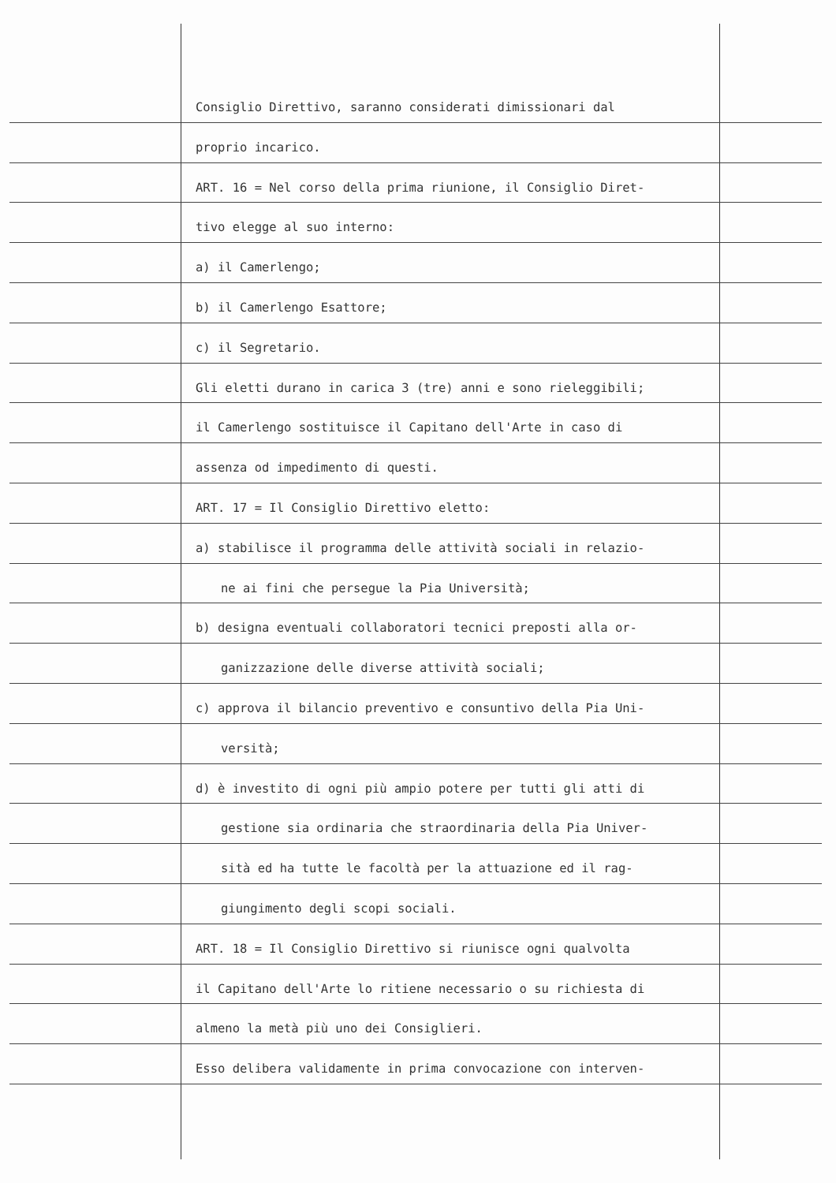Consiglio Direttivo, saranno considerati dimissionari dal
proprio incarico.
ART. 16 = Nel corso della prima riunione, il Consiglio Diret-
tivo elegge al suo interno:
a) il Camerlengo;
b) il Camerlengo Esattore;
c) il Segretario.
Gli eletti durano in carica 3 (tre) anni e sono rieleggibili;
il Camerlengo sostituisce il Capitano dell'Arte in caso di
assenza od impedimento di questi.
ART. 17 = Il Consiglio Direttivo eletto:
a) stabilisce il programma delle attività sociali in relazio-
ne ai fini che persegue la Pia Università;
b) designa eventuali collaboratori tecnici preposti alla or-
ganizzazione delle diverse attività sociali;
c) approva il bilancio preventivo e consuntivo della Pia Uni-
versità;
d) è investito di ogni più ampio potere per tutti gli atti di
gestione sia ordinaria che straordinaria della Pia Univer-
sità ed ha tutte le facoltà per la attuazione ed il rag-
giungimento degli scopi sociali.
ART. 18 = Il Consiglio Direttivo si riunisce ogni qualvolta
il Capitano dell'Arte lo ritiene necessario o su richiesta di
almeno la metà più uno dei Consiglieri.
Esso delibera validamente in prima convocazione con interven-